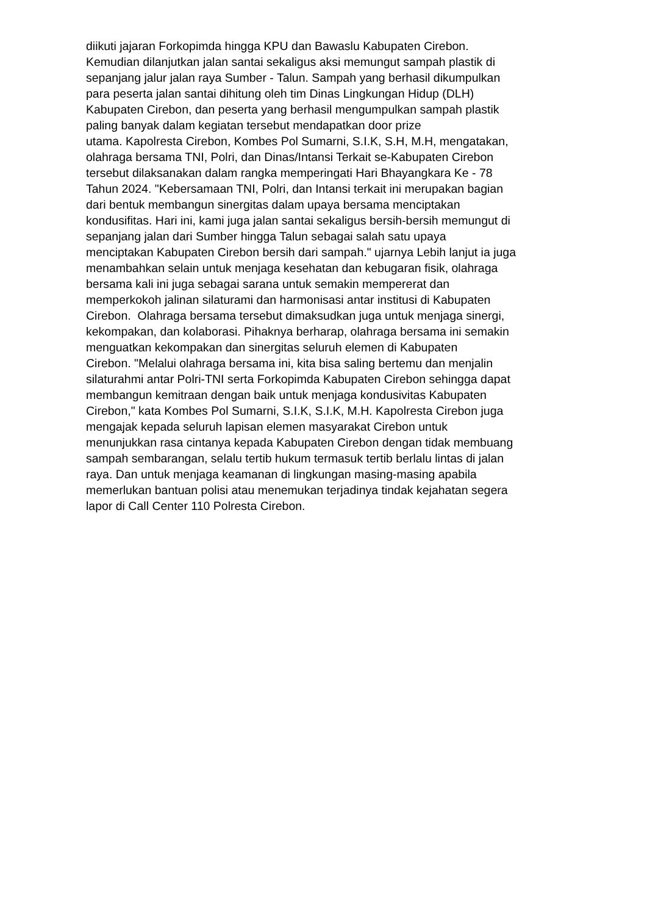diikuti jajaran Forkopimda hingga KPU dan Bawaslu Kabupaten Cirebon.
Kemudian dilanjutkan jalan santai sekaligus aksi memungut sampah plastik di
sepanjang jalur jalan raya Sumber - Talun. Sampah yang berhasil dikumpulkan
para peserta jalan santai dihitung oleh tim Dinas Lingkungan Hidup (DLH)
Kabupaten Cirebon, dan peserta yang berhasil mengumpulkan sampah plastik
paling banyak dalam kegiatan tersebut mendapatkan door prize
utama. Kapolresta Cirebon, Kombes Pol Sumarni, S.I.K, S.H, M.H, mengatakan,
olahraga bersama TNI, Polri, dan Dinas/Intansi Terkait se-Kabupaten Cirebon
tersebut dilaksanakan dalam rangka memperingati Hari Bhayangkara Ke - 78
Tahun 2024. "Kebersamaan TNI, Polri, dan Intansi terkait ini merupakan bagian
dari bentuk membangun sinergitas dalam upaya bersama menciptakan
kondusifitas. Hari ini, kami juga jalan santai sekaligus bersih-bersih memungut di
sepanjang jalan dari Sumber hingga Talun sebagai salah satu upaya
menciptakan Kabupaten Cirebon bersih dari sampah." ujarnya Lebih lanjut ia juga
menambahkan selain untuk menjaga kesehatan dan kebugaran fisik, olahraga
bersama kali ini juga sebagai sarana untuk semakin mempererat dan
memperkokoh jalinan silaturami dan harmonisasi antar institusi di Kabupaten
Cirebon. Olahraga bersama tersebut dimaksudkan juga untuk menjaga sinergi,
kekompakan, dan kolaborasi. Pihaknya berharap, olahraga bersama ini semakin
menguatkan kekompakan dan sinergitas seluruh elemen di Kabupaten
Cirebon. "Melalui olahraga bersama ini, kita bisa saling bertemu dan menjalin
silaturahmi antar Polri-TNI serta Forkopimda Kabupaten Cirebon sehingga dapat
membangun kemitraan dengan baik untuk menjaga kondusivitas Kabupaten
Cirebon," kata Kombes Pol Sumarni, S.I.K, S.I.K, M.H. Kapolresta Cirebon juga
mengajak kepada seluruh lapisan elemen masyarakat Cirebon untuk
menunjukkan rasa cintanya kepada Kabupaten Cirebon dengan tidak membuang
sampah sembarangan, selalu tertib hukum termasuk tertib berlalu lintas di jalan
raya. Dan untuk menjaga keamanan di lingkungan masing-masing apabila
memerlukan bantuan polisi atau menemukan terjadinya tindak kejahatan segera
lapor di Call Center 110 Polresta Cirebon.